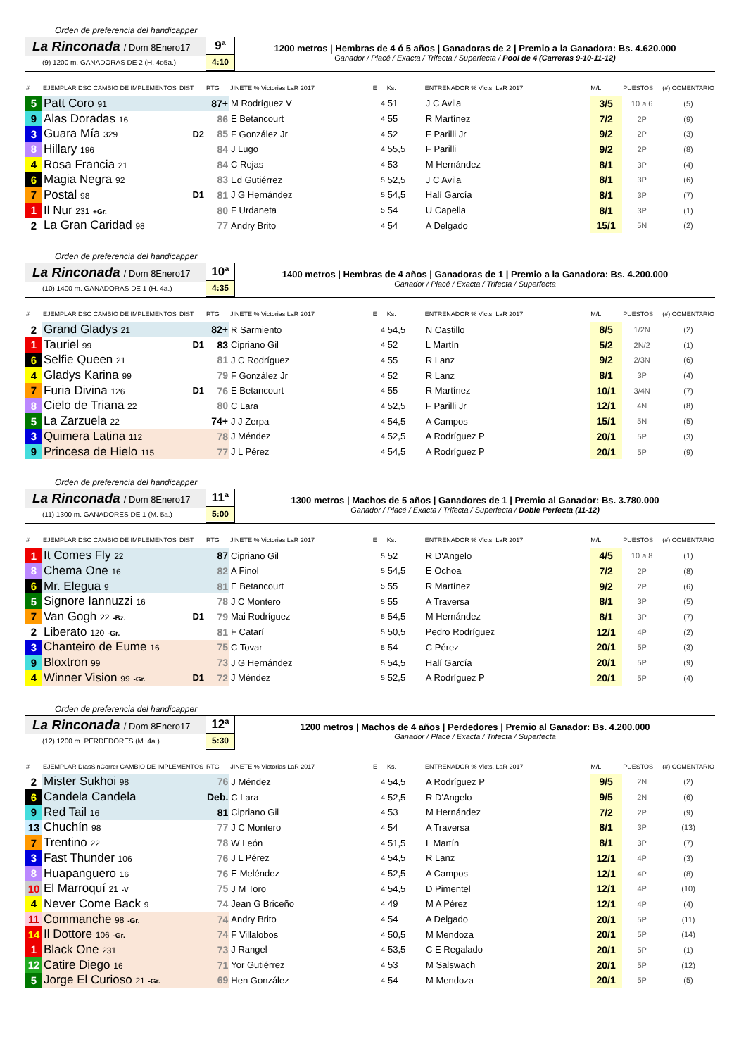Orden de preferencia del handicapper
La Rinconada / Dom 8Enero17
(9) 1200 m. GANADORAS DE 2 (H. 4o5a.)
9ª
4:10
1200 metros | Hembras de 4 ó 5 años | Ganadoras de 2 | Premio a la Ganadora: Bs. 4.620.000
Ganador / Placé / Exacta / Trifecta / Superfecta / Pool de 4 (Carreras 9-10-11-12)
| # | EJEMPLAR DSC CAMBIO DE IMPLEMENTOS | DIST | RTG | JINETE % Victorias LaR 2017 | E | Ks. | ENTRENADOR % Victs. LaR 2017 | M/L | PUESTOS | (#) COMENTARIO |
| --- | --- | --- | --- | --- | --- | --- | --- | --- | --- | --- |
| 5 | Patt Coro 91 | | 87+ | M Rodríguez V | 4 | 51 | J C Avila | 3/5 | 10 a 6 | (5) |
| 9 | Alas Doradas 16 | | 86 | E Betancourt | 4 | 55 | R Martínez | 7/2 | 2P | (9) |
| 3 | Guara Mía 329 | D2 | 85 | F González Jr | 4 | 52 | F Parilli Jr | 9/2 | 2P | (3) |
| 8 | Hillary 196 | | 84 | J Lugo | 4 | 55,5 | F Parilli | 9/2 | 2P | (8) |
| 4 | Rosa Francia 21 | | 84 | C Rojas | 4 | 53 | M Hernández | 8/1 | 3P | (4) |
| 6 | Magia Negra 92 | | 83 | Ed Gutiérrez | 5 | 52,5 | J C Avila | 8/1 | 3P | (6) |
| 7 | Postal 98 | D1 | 81 | J G Hernández | 5 | 54,5 | Halí García | 8/1 | 3P | (7) |
| 1 | Il Nur 231 +Gr. | | 80 | F Urdaneta | 5 | 54 | U Capella | 8/1 | 3P | (1) |
| 2 | La Gran Caridad 98 | | 77 | Andry Brito | 4 | 54 | A Delgado | 15/1 | 5N | (2) |
Orden de preferencia del handicapper
La Rinconada / Dom 8Enero17
(10) 1400 m. GANADORAS DE 1 (H. 4a.)
10ª
4:35
1400 metros | Hembras de 4 años | Ganadoras de 1 | Premio a la Ganadora: Bs. 4.200.000
Ganador / Placé / Exacta / Trifecta / Superfecta
| # | EJEMPLAR DSC CAMBIO DE IMPLEMENTOS | DIST | RTG | JINETE % Victorias LaR 2017 | E | Ks. | ENTRENADOR % Victs. LaR 2017 | M/L | PUESTOS | (#) COMENTARIO |
| --- | --- | --- | --- | --- | --- | --- | --- | --- | --- | --- |
| 2 | Grand Gladys 21 | | 82+ | R Sarmiento | 4 | 54,5 | N Castillo | 8/5 | 1/2N | (2) |
| 1 | Tauriel 99 | D1 | 83 | Cipriano Gil | 4 | 52 | L Martín | 5/2 | 2N/2 | (1) |
| 6 | Selfie Queen 21 | | 81 | J C Rodríguez | 4 | 55 | R Lanz | 9/2 | 2/3N | (6) |
| 4 | Gladys Karina 99 | | 79 | F González Jr | 4 | 52 | R Lanz | 8/1 | 3P | (4) |
| 7 | Furia Divina 126 | D1 | 76 | E Betancourt | 4 | 55 | R Martínez | 10/1 | 3/4N | (7) |
| 8 | Cielo de Triana 22 | | 80 | C Lara | 4 | 52,5 | F Parilli Jr | 12/1 | 4N | (8) |
| 5 | La Zarzuela 22 | | 74+ | J J Zerpa | 4 | 54,5 | A Campos | 15/1 | 5N | (5) |
| 3 | Quimera Latina 112 | | 78 | J Méndez | 4 | 52,5 | A Rodríguez P | 20/1 | 5P | (3) |
| 9 | Princesa de Hielo 115 | | 77 | J L Pérez | 4 | 54,5 | A Rodríguez P | 20/1 | 5P | (9) |
Orden de preferencia del handicapper
La Rinconada / Dom 8Enero17
(11) 1300 m. GANADORES DE 1 (M. 5a.)
11ª
5:00
1300 metros | Machos de 5 años | Ganadores de 1 | Premio al Ganador: Bs. 3.780.000
Ganador / Placé / Exacta / Trifecta / Superfecta / Doble Perfecta (11-12)
| # | EJEMPLAR DSC CAMBIO DE IMPLEMENTOS | DIST | RTG | JINETE % Victorias LaR 2017 | E | Ks. | ENTRENADOR % Victs. LaR 2017 | M/L | PUESTOS | (#) COMENTARIO |
| --- | --- | --- | --- | --- | --- | --- | --- | --- | --- | --- |
| 1 | It Comes Fly 22 | | 87 | Cipriano Gil | 5 | 52 | R D'Angelo | 4/5 | 10 a 8 | (1) |
| 8 | Chema One 16 | | 82 | A Finol | 5 | 54,5 | E Ochoa | 7/2 | 2P | (8) |
| 6 | Mr. Elegua 9 | | 81 | E Betancourt | 5 | 55 | R Martínez | 9/2 | 2P | (6) |
| 5 | Signore Iannuzzi 16 | | 78 | J C Montero | 5 | 55 | A Traversa | 8/1 | 3P | (5) |
| 7 | Van Gogh 22 -Bz. | D1 | 79 | Mai Rodríguez | 5 | 54,5 | M Hernández | 8/1 | 3P | (7) |
| 2 | Liberato 120 -Gr. | | 81 | F Catarí | 5 | 50,5 | Pedro Rodríguez | 12/1 | 4P | (2) |
| 3 | Chanteiro de Eume 16 | | 75 | C Tovar | 5 | 54 | C Pérez | 20/1 | 5P | (3) |
| 9 | Bloxtron 99 | | 73 | J G Hernández | 5 | 54,5 | Halí García | 20/1 | 5P | (9) |
| 4 | Winner Vision 99 -Gr. | D1 | 72 | J Méndez | 5 | 52,5 | A Rodríguez P | 20/1 | 5P | (4) |
Orden de preferencia del handicapper
La Rinconada / Dom 8Enero17
(12) 1200 m. PERDEDORES (M. 4a.)
12ª
5:30
1200 metros | Machos de 4 años | Perdedores | Premio al Ganador: Bs. 4.200.000
Ganador / Placé / Exacta / Trifecta / Superfecta
| # | EJEMPLAR DíasSinCorrer CAMBIO DE IMPLEMENTOS | | RTG | JINETE % Victorias LaR 2017 | E | Ks. | ENTRENADOR % Victs. LaR 2017 | M/L | PUESTOS | (#) COMENTARIO |
| --- | --- | --- | --- | --- | --- | --- | --- | --- | --- | --- |
| 2 | Mister Sukhoi 98 | | 76 | J Méndez | 4 | 54,5 | A Rodríguez P | 9/5 | 2N | (2) |
| 6 | Candela Candela | | Deb. | C Lara | 4 | 52,5 | R D'Angelo | 9/5 | 2N | (6) |
| 9 | Red Tail 16 | | 81 | Cipriano Gil | 4 | 53 | M Hernández | 7/2 | 2P | (9) |
| 13 | Chuchín 98 | | 77 | J C Montero | 4 | 54 | A Traversa | 8/1 | 3P | (13) |
| 7 | Trentino 22 | | 78 | W León | 4 | 51,5 | L Martín | 8/1 | 3P | (7) |
| 3 | Fast Thunder 106 | | 76 | J L Pérez | 4 | 54,5 | R Lanz | 12/1 | 4P | (3) |
| 8 | Huapanguero 16 | | 76 | E Meléndez | 4 | 52,5 | A Campos | 12/1 | 4P | (8) |
| 10 | El Marroquí 21 -V | | 75 | J M Toro | 4 | 54,5 | D Pimentel | 12/1 | 4P | (10) |
| 4 | Never Come Back 9 | | 74 | Jean G Briceño | 4 | 49 | M A Pérez | 12/1 | 4P | (4) |
| 11 | Commanche 98 -Gr. | | 74 | Andry Brito | 4 | 54 | A Delgado | 20/1 | 5P | (11) |
| 14 | Il Dottore 106 -Gr. | | 74 | F Villalobos | 4 | 50,5 | M Mendoza | 20/1 | 5P | (14) |
| 1 | Black One 231 | | 73 | J Rangel | 4 | 53,5 | C E Regalado | 20/1 | 5P | (1) |
| 12 | Catire Diego 16 | | 71 | Yor Gutiérrez | 4 | 53 | M Salswach | 20/1 | 5P | (12) |
| 5 | Jorge El Curioso 21 -Gr. | | 69 | Hen González | 4 | 54 | M Mendoza | 20/1 | 5P | (5) |